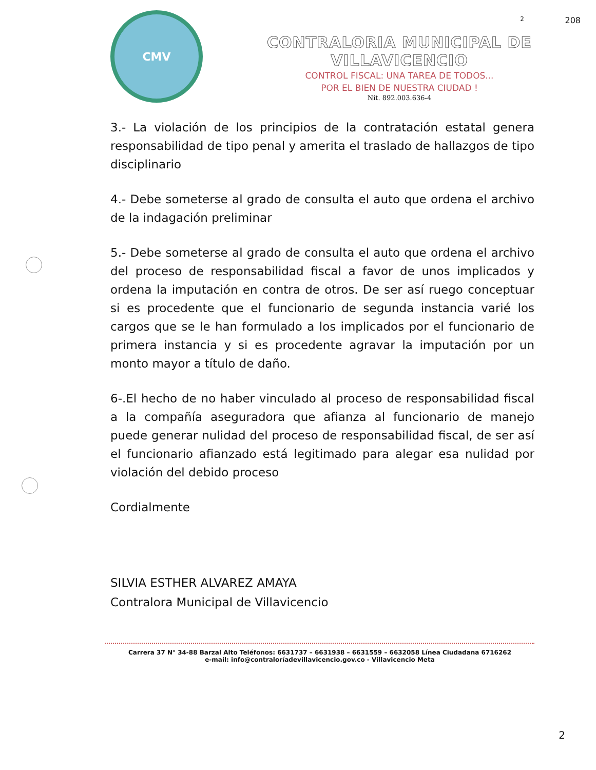2 208
CMV
CONTRALORIA MUNICIPAL DE VILLAVICENCIO
CONTROL FISCAL: UNA TAREA DE TODOS...
POR EL BIEN DE NUESTRA CIUDAD !
Nit. 892.003.636-4
3.- La violación de los principios de la contratación estatal genera responsabilidad de tipo penal y amerita el traslado de hallazgos de tipo disciplinario
4.- Debe someterse al grado de consulta el auto que ordena el archivo de la indagación preliminar
5.- Debe someterse al grado de consulta el auto que ordena el archivo del proceso de responsabilidad fiscal a favor de unos implicados y ordena la imputación en contra de otros. De ser así ruego conceptuar si es procedente que el funcionario de segunda instancia varié los cargos que se le han formulado a los implicados por el funcionario de primera instancia y si es procedente agravar la imputación por un monto mayor a título de daño.
6-.El hecho de no haber vinculado al proceso de responsabilidad fiscal a la compañía aseguradora que afianza al funcionario de manejo puede generar nulidad del proceso de responsabilidad fiscal, de ser así el funcionario afianzado está legitimado para alegar esa nulidad por violación del debido proceso
Cordialmente
SILVIA ESTHER ALVAREZ AMAYA
Contralora Municipal de Villavicencio
Carrera 37 N° 34-88 Barzal Alto Teléfonos: 6631737 – 6631938 – 6631559 – 6632058 Línea Ciudadana 6716262
e-mail: info@contraloríadevillavicencio.gov.co - Villavicencio Meta
2